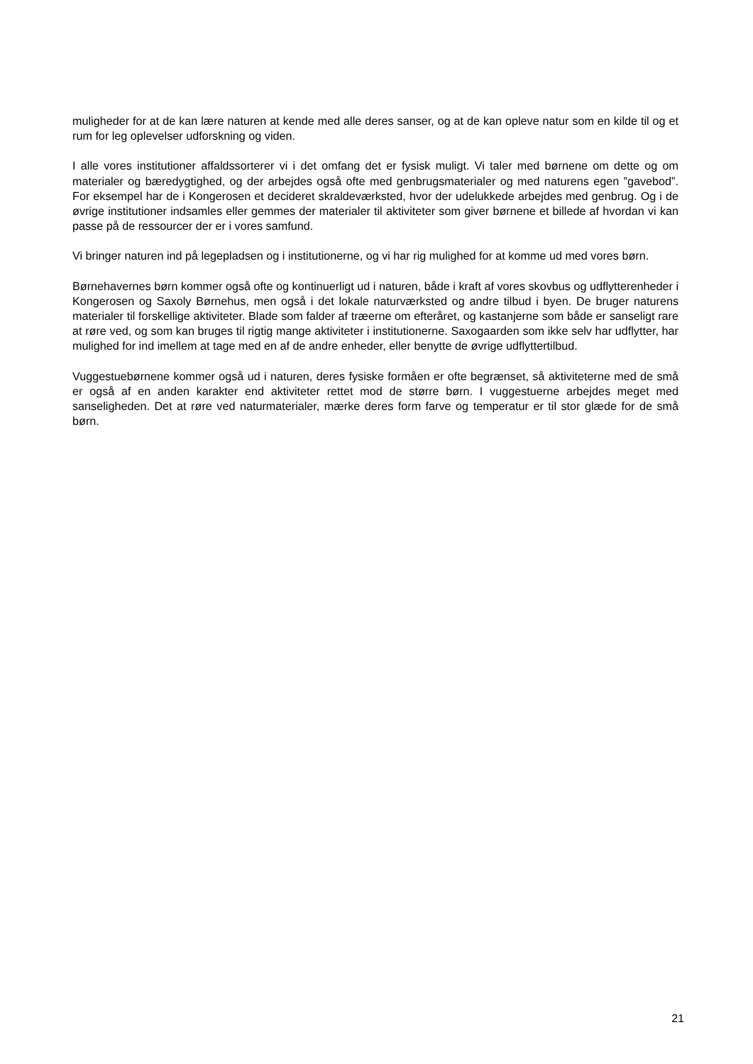muligheder for at de kan lære naturen at kende med alle deres sanser, og at de kan opleve natur som en kilde til og et rum for leg oplevelser udforskning og viden.
I alle vores institutioner affaldssorterer vi i det omfang det er fysisk muligt. Vi taler med børnene om dette og om materialer og bæredygtighed, og der arbejdes også ofte med genbrugsmaterialer og med naturens egen ”gavebod”. For eksempel har de i Kongerosen et decideret skraldeværksted, hvor der udelukkede arbejdes med genbrug. Og i de øvrige institutioner indsamles eller gemmes der materialer til aktiviteter som giver børnene et billede af hvordan vi kan passe på de ressourcer der er i vores samfund.
Vi bringer naturen ind på legepladsen og i institutionerne, og vi har rig mulighed for at komme ud med vores børn.
Børnehavernes børn kommer også ofte og kontinuerligt ud i naturen, både i kraft af vores skovbus og udflytterenheder i Kongerosen og Saxoly Børnehus, men også i det lokale naturværksted og andre tilbud i byen. De bruger naturens materialer til forskellige aktiviteter. Blade som falder af træerne om efteråret, og kastanjerne som både er sanseligt rare at røre ved, og som kan bruges til rigtig mange aktiviteter i institutionerne. Saxogaarden som ikke selv har udflytter, har mulighed for ind imellem at tage med en af de andre enheder, eller benytte de øvrige udflyttertilbud.
Vuggestuebørnene kommer også ud i naturen, deres fysiske formåen er ofte begrænset, så aktiviteterne med de små er også af en anden karakter end aktiviteter rettet mod de større børn. I vuggestuerne arbejdes meget med sanseligheden. Det at røre ved naturmaterialer, mærke deres form farve og temperatur er til stor glæde for de små børn.
21